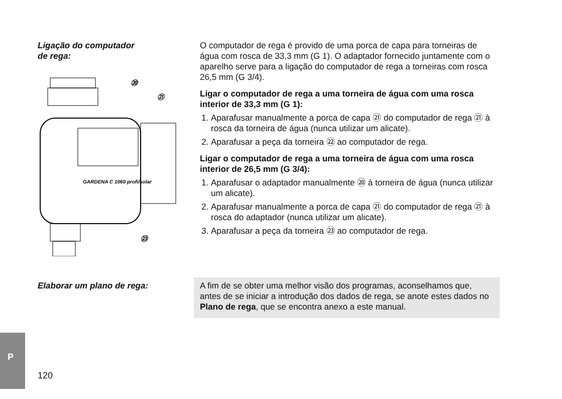Ligação do computador
de rega:
GARDENA C 1060 profi/solar
⑳
㉑
㉓
O computador de rega é provido de uma porca de capa para tor­neiras de água com rosca de 33,3 mm (G 1). O adaptador forneci­do juntamente com o aparelho serve para a ligação do computa­dor de rega a torneiras com rosca 26,5 mm (G 3/4).
Ligar o computador de rega a uma torneira de água com uma rosca interior de 33,3 mm (G 1):
1. Aparafusar manualmente a porca de capa ㉑ do computador de rega ㉑ à rosca da torneira de água (nunca utilizar um alicate).
2. Aparafusar a peça da torneira ㉒ ao computador de rega.
Ligar o computador de rega a uma torneira de água com uma rosca interior de 26,5 mm (G 3/4):
1. Aparafusar o adaptador manualmente ⑳ à torneira de água (nunca utilizar um alicate).
2. Aparafusar manualmente a porca de capa ㉑ do computador de rega ㉑ à rosca do adaptador (nunca utilizar um alicate).
3. Aparafusar a peça da torneira ㉓ ao computador de rega.
Elaborar um plano de rega: A fim de se obter uma melhor visão dos programas, aconselha­mos que, antes de se iniciar a introdução dos dados de rega, se anote estes dados no Plano de rega, que se encontra anexo a este manual.
P
120